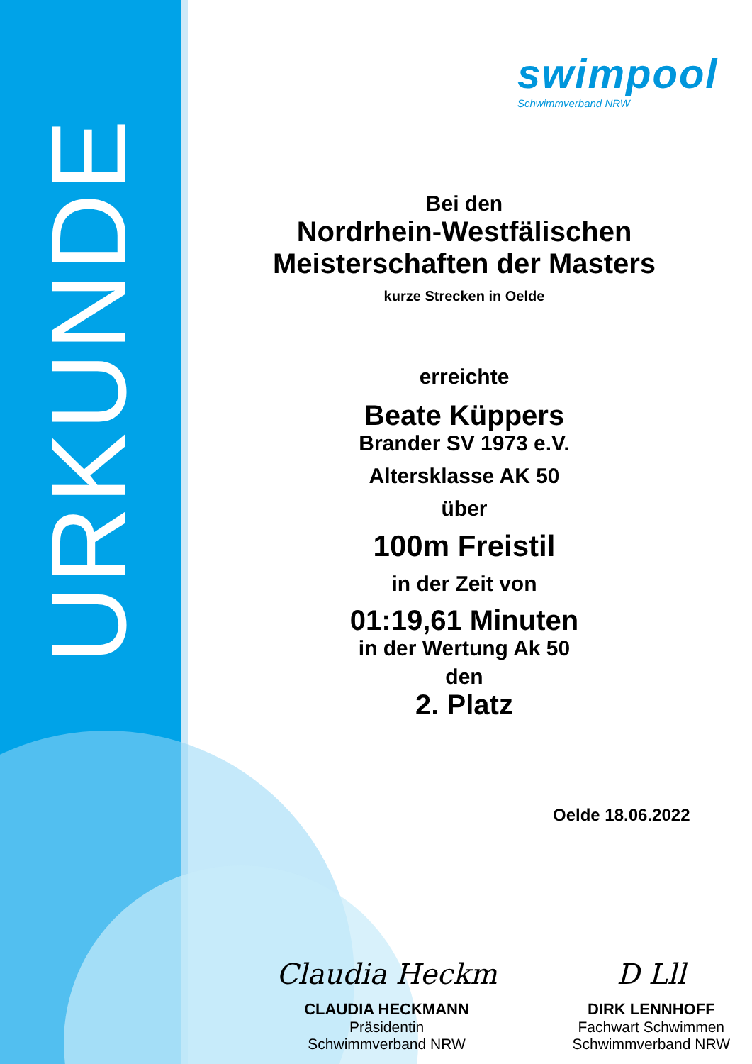URKUNDE
swimpool
Schwimmverband NRW
Bei den
Nordrhein-Westfälischen
Meisterschaften der Masters
kurze Strecken in Oelde
erreichte
Beate Küppers
Brander SV 1973 e.V.
Altersklasse AK 50
über
100m Freistil
in der Zeit von
01:19,61 Minuten
in der Wertung Ak 50
den
2. Platz
Oelde 18.06.2022
Claudia Heckm
CLAUDIA HECKMANN
Präsidentin
Schwimmverband NRW
D Lll
DIRK LENNHOFF
Fachwart Schwimmen
Schwimmverband NRW